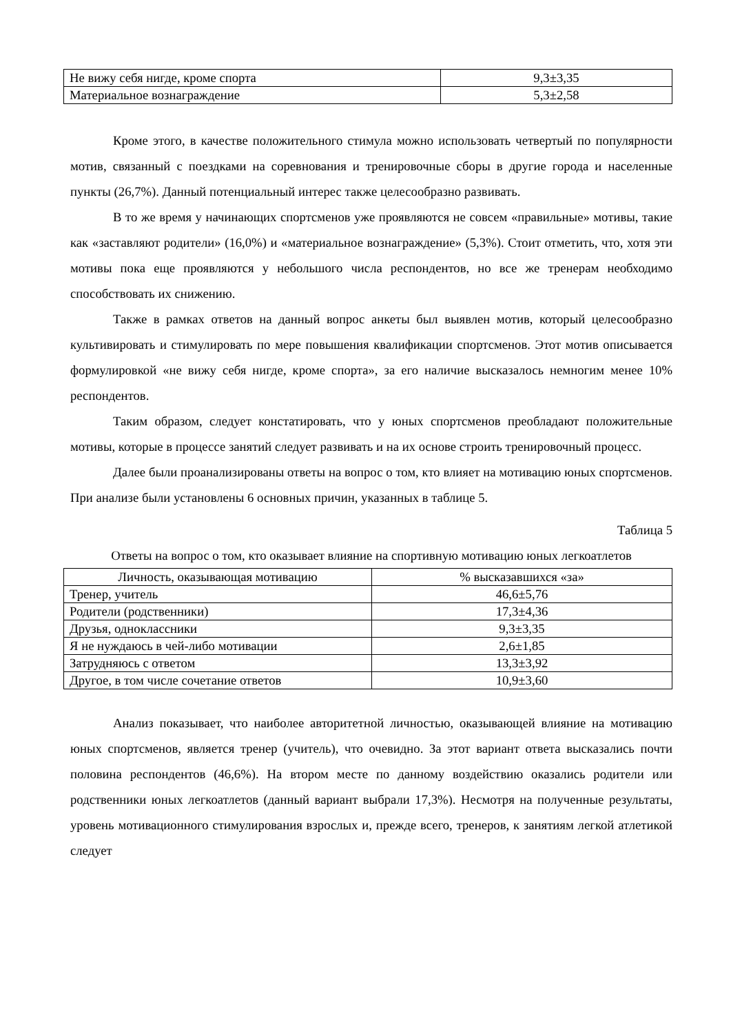| Не вижу себя нигде, кроме спорта | 9,3±3,35 |
| Материальное вознаграждение | 5,3±2,58 |
Кроме этого, в качестве положительного стимула можно использовать четвертый по популярности мотив, связанный с поездками на соревнования и тренировочные сборы в другие города и населенные пункты (26,7%). Данный потенциальный интерес также целесообразно развивать.
В то же время у начинающих спортсменов уже проявляются не совсем «правильные» мотивы, такие как «заставляют родители» (16,0%) и «материальное вознаграждение» (5,3%). Стоит отметить, что, хотя эти мотивы пока еще проявляются у небольшого числа респондентов, но все же тренерам необходимо способствовать их снижению.
Также в рамках ответов на данный вопрос анкеты был выявлен мотив, который целесообразно культивировать и стимулировать по мере повышения квалификации спортсменов. Этот мотив описывается формулировкой «не вижу себя нигде, кроме спорта», за его наличие высказалось немногим менее 10% респондентов.
Таким образом, следует констатировать, что у юных спортсменов преобладают положительные мотивы, которые в процессе занятий следует развивать и на их основе строить тренировочный процесс.
Далее были проанализированы ответы на вопрос о том, кто влияет на мотивацию юных спортсменов. При анализе были установлены 6 основных причин, указанных в таблице 5.
Таблица 5
Ответы на вопрос о том, кто оказывает влияние на спортивную мотивацию юных легкоатлетов
| Личность, оказывающая мотивацию | % высказавшихся «за» |
| --- | --- |
| Тренер, учитель | 46,6±5,76 |
| Родители (родственники) | 17,3±4,36 |
| Друзья, одноклассники | 9,3±3,35 |
| Я не нуждаюсь в чей-либо мотивации | 2,6±1,85 |
| Затрудняюсь с ответом | 13,3±3,92 |
| Другое, в том числе сочетание ответов | 10,9±3,60 |
Анализ показывает, что наиболее авторитетной личностью, оказывающей влияние на мотивацию юных спортсменов, является тренер (учитель), что очевидно. За этот вариант ответа высказались почти половина респондентов (46,6%). На втором месте по данному воздействию оказались родители или родственники юных легкоатлетов (данный вариант выбрали 17,3%). Несмотря на полученные результаты, уровень мотивационного стимулирования взрослых и, прежде всего, тренеров, к занятиям легкой атлетикой следует